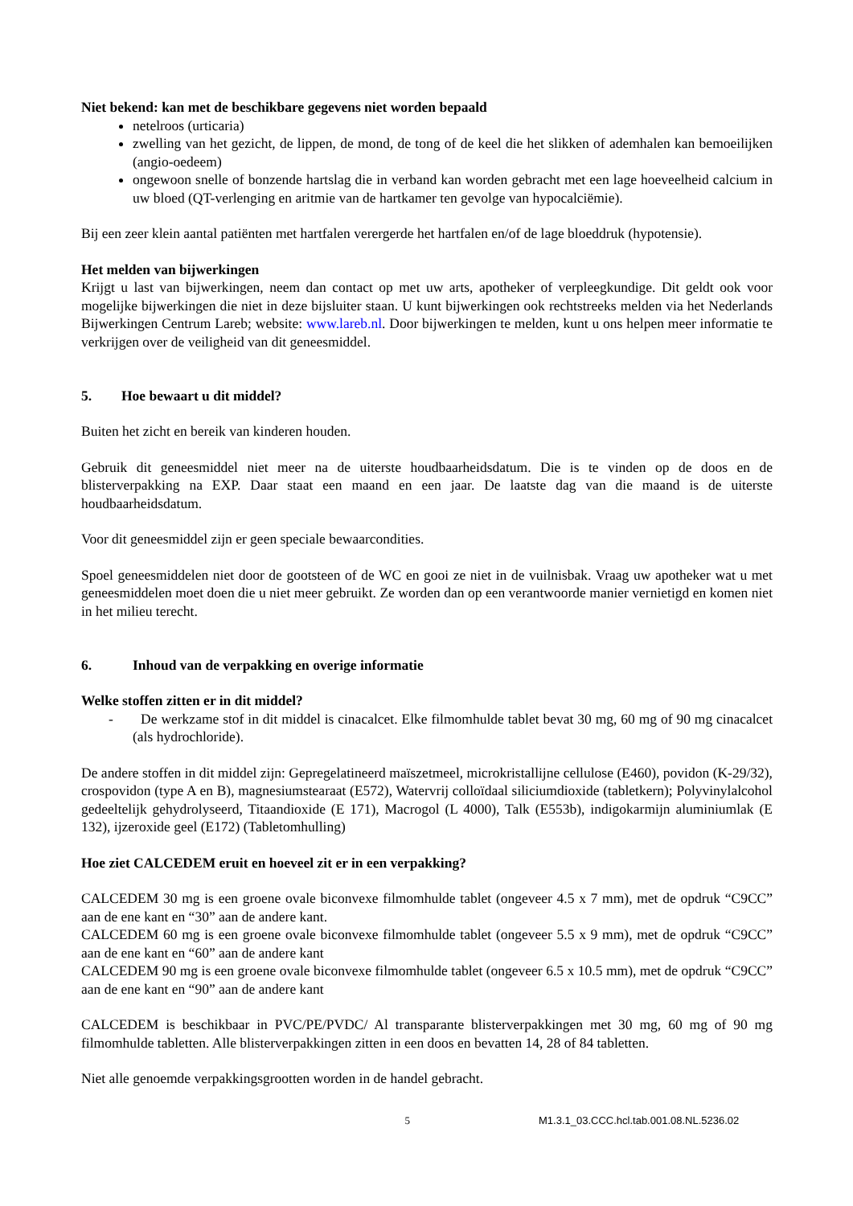Niet bekend: kan met de beschikbare gegevens niet worden bepaald
netelroos (urticaria)
zwelling van het gezicht, de lippen, de mond, de tong of de keel die het slikken of ademhalen kan bemoeilijken (angio-oedeem)
ongewoon snelle of bonzende hartslag die in verband kan worden gebracht met een lage hoeveelheid calcium in uw bloed (QT-verlenging en aritmie van de hartkamer ten gevolge van hypocalciëmie).
Bij een zeer klein aantal patiënten met hartfalen verergerde het hartfalen en/of de lage bloeddruk (hypotensie).
Het melden van bijwerkingen
Krijgt u last van bijwerkingen, neem dan contact op met uw arts, apotheker of verpleegkundige. Dit geldt ook voor mogelijke bijwerkingen die niet in deze bijsluiter staan. U kunt bijwerkingen ook rechtstreeks melden via het Nederlands Bijwerkingen Centrum Lareb; website: www.lareb.nl. Door bijwerkingen te melden, kunt u ons helpen meer informatie te verkrijgen over de veiligheid van dit geneesmiddel.
5. Hoe bewaart u dit middel?
Buiten het zicht en bereik van kinderen houden.
Gebruik dit geneesmiddel niet meer na de uiterste houdbaarheidsdatum. Die is te vinden op de doos en de blisterverpakking na EXP. Daar staat een maand en een jaar. De laatste dag van die maand is de uiterste houdbaarheidsdatum.
Voor dit geneesmiddel zijn er geen speciale bewaarcondities.
Spoel geneesmiddelen niet door de gootsteen of de WC en gooi ze niet in de vuilnisbak. Vraag uw apotheker wat u met geneesmiddelen moet doen die u niet meer gebruikt. Ze worden dan op een verantwoorde manier vernietigd en komen niet in het milieu terecht.
6. Inhoud van de verpakking en overige informatie
Welke stoffen zitten er in dit middel?
- De werkzame stof in dit middel is cinacalcet. Elke filmomhulde tablet bevat 30 mg, 60 mg of 90 mg cinacalcet (als hydrochloride).
De andere stoffen in dit middel zijn: Gepregelatineerd maïszetmeel, microkristallijne cellulose (E460), povidon (K-29/32), crospovidon (type A en B), magnesiumstearaat (E572), Watervrij colloïdaal siliciumdioxide (tabletkern); Polyvinylalcohol gedeeltelijk gehydrolyseerd, Titaandioxide (E 171), Macrogol (L 4000), Talk (E553b), indigokarmijn aluminiumlak (E 132), ijzeroxide geel (E172) (Tabletomhulling)
Hoe ziet CALCEDEM eruit en hoeveel zit er in een verpakking?
CALCEDEM 30 mg is een groene ovale biconvexe filmomhulde tablet (ongeveer 4.5 x 7 mm), met de opdruk “C9CC” aan de ene kant en “30” aan de andere kant.
CALCEDEM 60 mg is een groene ovale biconvexe filmomhulde tablet (ongeveer 5.5 x 9 mm), met de opdruk “C9CC” aan de ene kant en “60” aan de andere kant
CALCEDEM 90 mg is een groene ovale biconvexe filmomhulde tablet (ongeveer 6.5 x 10.5 mm), met de opdruk “C9CC” aan de ene kant en “90” aan de andere kant
CALCEDEM is beschikbaar in PVC/PE/PVDC/ Al transparante blisterverpakkingen met 30 mg, 60 mg of 90 mg filmomhulde tabletten. Alle blisterverpakkingen zitten in een doos en bevatten 14, 28 of 84 tabletten.
Niet alle genoemde verpakkingsgrootten worden in de handel gebracht.
5 M1.3.1_03.CCC.hcl.tab.001.08.NL.5236.02